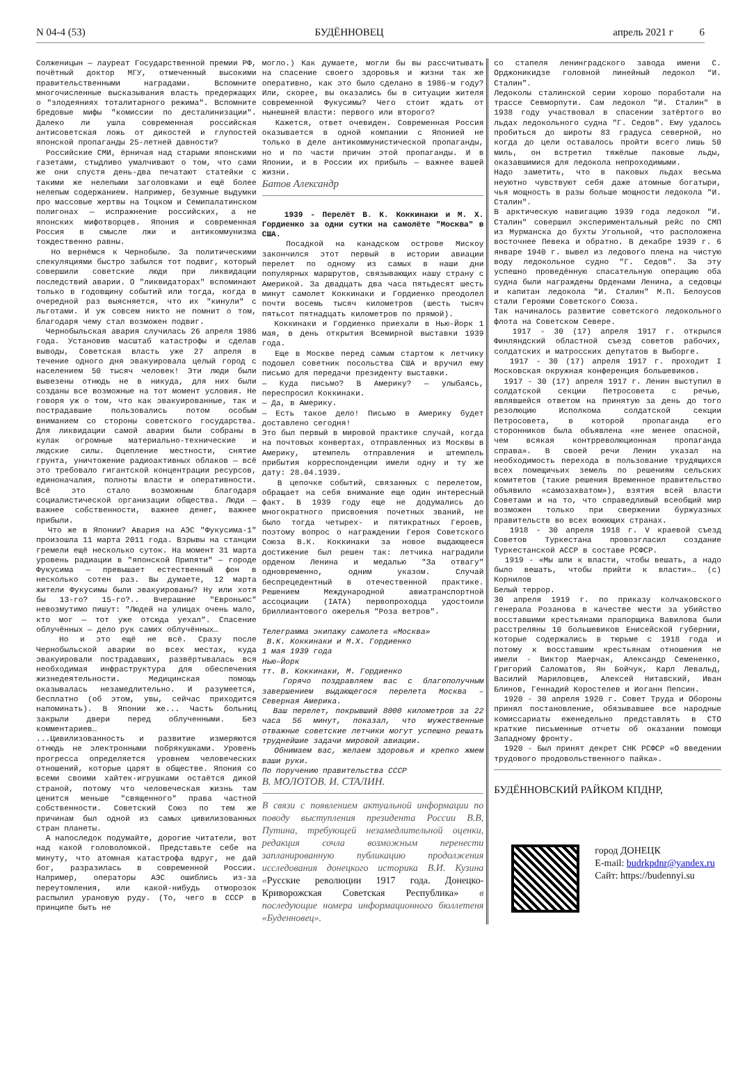N 04-4 (53) БУДЁННОВЕЦ апрель 2021 г 6
Солженицын — лауреат Государственной премии РФ, почётный доктор МГУ, отмеченный высокими правительственными наградами. Вспомните многочисленные высказывания власть предержащих о "злодеяниях тоталитарного режима". Вспомните бредовые мифы "комиссии по десталинизации". Далеко ли ушла современная российская антисоветская ложь от дикостей и глупостей японской пропаганды 25-летней давности?
Российские СМИ, ёрничая над старыми японскими газетами, стыдливо умалчивают о том, что сами же они спустя день-два печатают статейки с такими же нелепыми заголовками и ещё более нелепым содержанием. Например, безумные выдумки про массовые жертвы на Тоцком и Семипалатинском полигонах — испражнение российских, а не японских мифотворцев. Япония и современная Россия в смысле лжи и антикоммунизма тождественно равны.
Но вернёмся к Чернобылю. За политическими спекуляциями быстро забылся тот подвиг, который совершили советские люди при ликвидации последствий аварии. О "ликвидаторах" вспоминают только в годовщину событий или тогда, когда в очередной раз выясняется, что их "кинули" с льготами. И уж совсем никто не помнит о том, благодаря чему стал возможен подвиг.
Чернобыльская авария случилась 26 апреля 1986 года. Установив масштаб катастрофы и сделав выводы, Советская власть уже 27 апреля в течение одного дня эвакуировала целый город с населением 50 тысяч человек! Эти люди были вывезены отнюдь не в никуда, для них были созданы все возможные на тот момент условия. Не говоря уж о том, что как эвакуированные, так и пострадавшие пользовались потом особым вниманием со стороны советского государства. Для ликвидации самой аварии были собраны в кулак огромные материально-технические и людские силы. Оцепление местности, снятие грунта, уничтожение радиоактивных облаков — всё это требовало гигантской концентрации ресурсов, единоначалия, полноты власти и оперативности. Всё это стало возможным благодаря социалистической организации общества. Люди — важнее собственности, важнее денег, важнее прибыли.
Что же в Японии? Авария на АЭС "Фукусима-1" произошла 11 марта 2011 года. Взрывы на станции гремели ещё несколько суток. На момент 31 марта уровень радиации в "японской Припяти" — городе Фукусима — превышает естественный фон в несколько сотен раз. Вы думаете, 12 марта жители Фукусимы были эвакуированы? Ну или хотя бы 13-го? 15-го?.. Вчерашние "Евроньюс" невозмутимо пишут: "Людей на улицах очень мало, кто мог — тот уже отсюда уехал". Спасение облучённых — дело рук самих облучённых…
Но и это ещё не всё. Сразу после Чернобыльской аварии во всех местах, куда эвакуировали пострадавших, развёртывалась вся необходимая инфраструктура для обеспечения жизнедеятельности. Медицинская помощь оказывалась незамедлительно. И разумеется, бесплатно (об этом, увы, сейчас приходится напоминать). В Японии же... Часть больниц закрыли двери перед облученными. Без комментариев…
...Цивилизованность и развитие измеряются отнюдь не электронными побрякушками. Уровень прогресса определяется уровнем человеческих отношений, которые царят в обществе. Япония со всеми своими хайтек-игрушками остаётся дикой страной, потому что человеческая жизнь там ценится меньше "священного" права частной собственности. Советский Союз по тем же причинам был одной из самых цивилизованных стран планеты.
А напоследок подумайте, дорогие читатели, вот над какой головоломкой. Представьте себе на минуту, что атомная катастрофа вдруг, не дай бог, разразилась в современной России. Например, операторы АЭС ошиблись из-за переутомления, или какой-нибудь отморозок распылил урановую руду. (То, чего в СССР в принципе быть не
могло.) Как думаете, могли бы вы рассчитывать на спасение своего здоровья и жизни так же оперативно, как это было сделано в 1986-м году? Или, скорее, вы оказались бы в ситуации жителя современной Фукусимы? Чего стоит ждать от нынешней власти: первого или второго?
Кажется, ответ очевиден. Современная Россия оказывается в одной компании с Японией не только в деле антикоммунистической пропаганды, но и по части причин этой пропаганды. И в Японии, и в России их прибыль — важнее вашей жизни.
Батов Александр
1939 - Перелёт В. К. Коккинаки и М. Х. Гордиенко за одни сутки на самолёте "Москва" в США.
Посадкой на канадском острове Мискоу закончился этот первый в истории авиации перелет по одному из самых в наши дни популярных маршрутов, связывающих нашу страну с Америкой. За двадцать два часа пятьдесят шесть минут самолет Коккинаки и Гордиенко преодолел почти восемь тысяч километров (шесть тысяч пятьсот пятнадцать километров по прямой).
Коккинаки и Гордиенко приехали в Нью-Йорк 1 мая, в день открытия Всемирной выставки 1939 года.
Еще в Москве перед самым стартом к летчику подошел советник посольства США и вручил ему письмо для передачи президенту выставки.
— Куда письмо? В Америку? — улыбаясь, переспросил Коккинаки.
— Да, в Америку.
— Есть такое дело! Письмо в Америку будет доставлено сегодня!
Это был первый в мировой практике случай, когда на почтовых конвертах, отправленных из Москвы в Америку, штемпель отправления и штемпель прибытия корреспонденции имели одну и ту же дату: 28.04.1939.
В цепочке событий, связанных с перелетом, обращает на себя внимание еще один интересный факт. В 1939 году еще не додумались до многократного присвоения почетных званий, не было тогда четырех- и пятикратных Героев, поэтому вопрос о награждении Героя Советского Союза В.К. Коккинаки за новое выдающееся достижение был решен так: летчика наградили орденом Ленина и медалью "За отвагу" одновременно, одним указом. Случай беспрецедентный в отечественной практике. Решением Международной авиатранспортной ассоциации (IATA) первопроходца удостоили бриллиантового ожерелья "Роза ветров".
Телеграмма экипажу самолета «Москва»
В.К. Коккинаки и М.Х. Гордиенко
1 мая 1939 года
Нью–Йорк
тт. В. Коккинаки, М. Гордиенко
Горячо поздравляем вас с благополучным завершением выдающегося перелета Москва – Северная Америка.
Ваш перелет, покрывший 8000 километров за 22 часа 56 минут, показал, что мужественные отважные советские летчики могут успешно решать труднейшие задачи мировой авиации.
Обнимаем вас, желаем здоровья и крепко жмем ваши руки.
По поручению правительства СССР
В. МОЛОТОВ. И. СТАЛИН.
В связи с появлением актуальной информации по поводу выступления президента России В.В, Путина, требующей незамедлительной оценки, редакция сочла возможным перенести запланированную публикацию продолжения исследования донецкого историка В.И. Кузина «Русские революции 1917 года. Донецко-Криворожская Советская Республика» в последующие номера информационного бюллетеня «Буденновец».
со стапеля ленинградского завода имени С. Орджоникидзе головной линейный ледокол “И. Сталин”.
Ледоколы сталинской серии хорошо поработали на трассе Севморпути. Сам ледокол "И. Сталин" в 1938 году участвовал в спасении затёртого во льдах ледокольного судна "Г. Седов". Ему удалось пробиться до широты 83 градуса северной, но когда до цели оставалось пройти всего лишь 50 миль, он встретил тяжёлые паковые льды, оказавшимися для ледокола непроходимыми.
Надо заметить, что в паковых льдах весьма неуютно чувствуют себя даже атомные богатыри, чья мощность в разы больше мощности ледокола "И. Сталин".
В арктическую навигацию 1939 года ледокол "И. Сталин" совершил экспериментальный рейс по СМП из Мурманска до бухты Угольной, что расположена восточнее Певека и обратно. В декабре 1939 г. 6 январе 1940 г. вывел из ледового плена на чистую воду ледокольное судно "Г. Седов". За эту успешно проведённую спасательную операцию оба судна были награждены Орденами Ленина, а седовцы и капитан ледокола "И. Сталин" М.П. Белоусов стали Героями Советского Союза.
Так начиналось развитие советского ледокольного флота на Советском Севере.
1917 - 30 (17) апреля 1917 г. открылся Финляндский областной съезд советов рабочих, солдатских и матросских депутатов в Выборге.
1917 - 30 (17) апреля 1917 г. проходит I Московская окружная конференция большевиков.
1917 - 30 (17) апреля 1917 г. Ленин выступил в солдатской секции Петросовета с речью, являвшейся ответом на принятую за день до того резолюцию Исполкома солдатской секции Петросовета, в которой пропаганда его сторонников была объявлена «не менее опасной, чем всякая контрреволюционная пропаганда справа». В своей речи Ленин указал на необходимость перехода в пользование трудящихся всех помещичьих земель по решениям сельских комитетов (такие решения Временное правительство объявило «самозахватом»), взятия всей власти Советами и на то, что справедливый всеобщий мир возможен только при свержении буржуазных правительств во всех воюющих странах.
1918 - 30 апреля 1918 г. V краевой съезд Советов Туркестана провозгласил создание Туркестанской АССР в составе РСФСР.
1919 - «Мы шли к власти, чтобы вешать, а надо было вешать, чтобы прийти к власти»… (с) Корнилов
Белый террор.
30 апреля 1919 г. по приказу колчаковского генерала Розанова в качестве мести за убийство восставшими крестьянами прапорщика Вавилова были расстреляны 10 большевиков Енисейской губернии, которые содержались в тюрьме с 1918 года и потому к восставшим крестьянам отношения не имели - Виктор Маерчак, Александр Семененко, Григорий Саломатов, Ян Бойчук, Карл Левальд, Василий Мариловцев, Алексей Нитавский, Иван Блинов, Геннадий Коростелев и Иоганн Пепсин.
1920 - 30 апреля 1920 г. Совет Труда и Обороны принял постановление, обязывавшее все народные комиссариаты еженедельно представлять в СТО краткие письменные отчеты об оказании помощи Западному фронту.
1920 - Был принят декрет СНК РСФСР «О введении трудового продовольственного пайка».
БУДЁННОВСКИЙ РАЙКОМ КПДНР,
город ДОНЕЦК
E-mail: budrkpdnr@yandex.ru
Сайт: https://budennyi.su